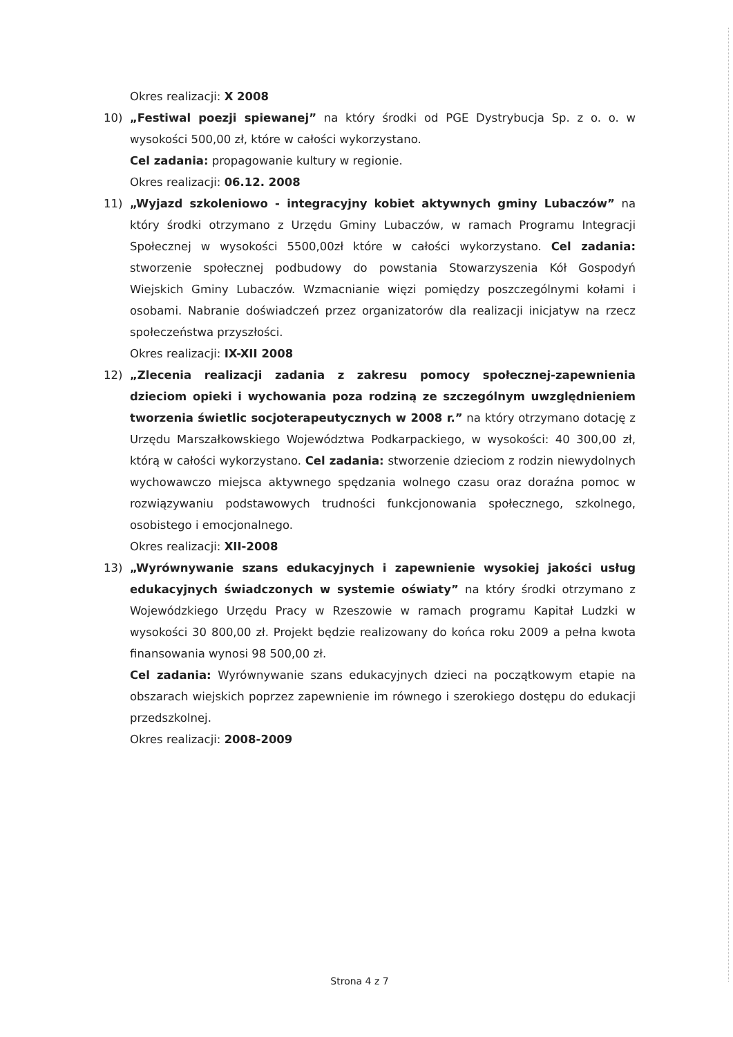Okres realizacji: X 2008
10) „Festiwal poezji spiewanej” na który środki od PGE Dystrybucja Sp. z o. o. w wysokości 500,00 zł, które w całości wykorzystano.
Cel zadania: propagowanie kultury w regionie.
Okres realizacji: 06.12. 2008
11) „Wyjazd szkoleniowo - integracyjny kobiet aktywnych gminy Lubaczów” na który środki otrzymano z Urzędu Gminy Lubaczów, w ramach Programu Integracji Społecznej w wysokości 5500,00zł które w całości wykorzystano. Cel zadania: stworzenie społecznej podbudowy do powstania Stowarzyszenia Kół Gospodyń Wiejskich Gminy Lubaczów. Wzmacnianie więzi pomiędzy poszczególnymi kołami i osobami. Nabranie doświadczeń przez organizatorów dla realizacji inicjatyw na rzecz społeczeństwa przyszłości.
Okres realizacji: IX-XII 2008
12) „Zlecenia realizacji zadania z zakresu pomocy społecznej-zapewnienia dzieciom opieki i wychowania poza rodziną ze szczególnym uwzględnieniem tworzenia świetlic socjoterapeutycznych w 2008 r.” na który otrzymano dotację z Urzędu Marszałkowskiego Województwa Podkarpackiego, w wysokości: 40 300,00 zł, którą w całości wykorzystano. Cel zadania: stworzenie dzieciom z rodzin niewydolnych wychowawczo miejsca aktywnego spędzania wolnego czasu oraz doraźna pomoc w rozwiązywaniu podstawowych trudności funkcjonowania społecznego, szkolnego, osobistego i emocjonalnego.
Okres realizacji: XII-2008
13) „Wyrównywanie szans edukacyjnych i zapewnienie wysokiej jakości usług edukacyjnych świadczonych w systemie oświaty” na który środki otrzymano z Wojewódzkiego Urzędu Pracy w Rzeszowie w ramach programu Kapitał Ludzki w wysokości 30 800,00 zł. Projekt będzie realizowany do końca roku 2009 a pełna kwota finansowania wynosi 98 500,00 zł.
Cel zadania: Wyrównywanie szans edukacyjnych dzieci na początkowym etapie na obszarach wiejskich poprzez zapewnienie im równego i szerokiego dostępu do edukacji przedszkolnej.
Okres realizacji: 2008-2009
Strona 4 z 7